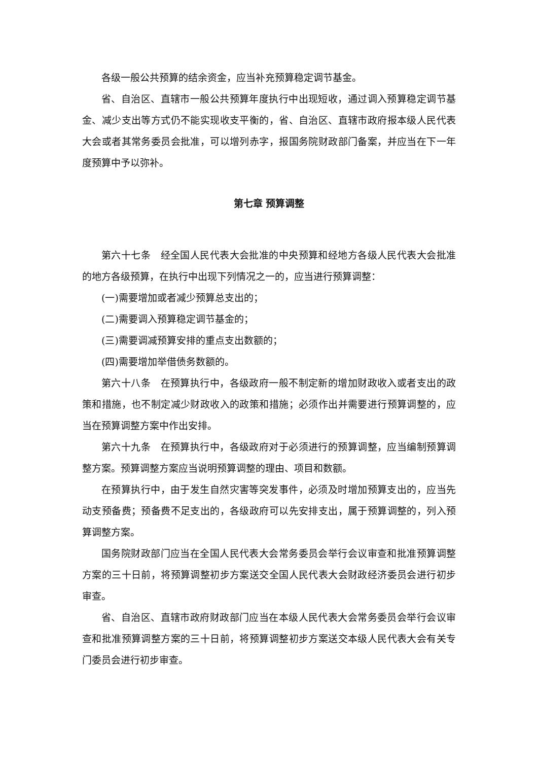各级一般公共预算的结余资金，应当补充预算稳定调节基金。
省、自治区、直辖市一般公共预算年度执行中出现短收，通过调入预算稳定调节基金、减少支出等方式仍不能实现收支平衡的，省、自治区、直辖市政府报本级人民代表大会或者其常务委员会批准，可以增列赤字，报国务院财政部门备案，并应当在下一年度预算中予以弥补。
第七章 预算调整
第六十七条　经全国人民代表大会批准的中央预算和经地方各级人民代表大会批准的地方各级预算，在执行中出现下列情况之一的，应当进行预算调整：
(一)需要增加或者减少预算总支出的；
(二)需要调入预算稳定调节基金的；
(三)需要调减预算安排的重点支出数额的；
(四)需要增加举借债务数额的。
第六十八条　在预算执行中，各级政府一般不制定新的增加财政收入或者支出的政策和措施，也不制定减少财政收入的政策和措施；必须作出并需要进行预算调整的，应当在预算调整方案中作出安排。
第六十九条　在预算执行中，各级政府对于必须进行的预算调整，应当编制预算调整方案。预算调整方案应当说明预算调整的理由、项目和数额。
在预算执行中，由于发生自然灾害等突发事件，必须及时增加预算支出的，应当先动支预备费；预备费不足支出的，各级政府可以先安排支出，属于预算调整的，列入预算调整方案。
国务院财政部门应当在全国人民代表大会常务委员会举行会议审查和批准预算调整方案的三十日前，将预算调整初步方案送交全国人民代表大会财政经济委员会进行初步审查。
省、自治区、直辖市政府财政部门应当在本级人民代表大会常务委员会举行会议审查和批准预算调整方案的三十日前，将预算调整初步方案送交本级人民代表大会有关专门委员会进行初步审查。